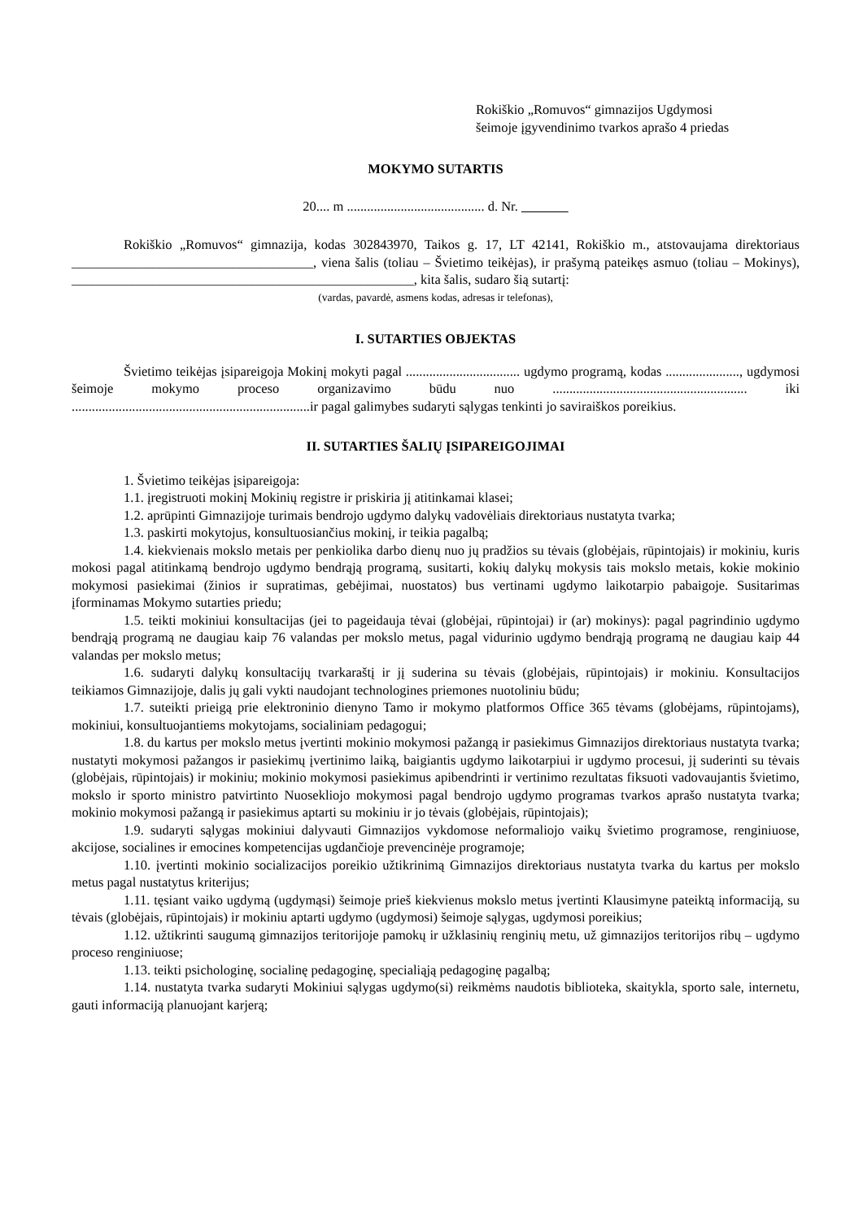Rokiškio „Romuvos“ gimnazijos Ugdymosi
šeimoje įgyvendinimo tvarkos aprašo 4 priedas
MOKYMO SUTARTIS
20.... m ......................................... d. Nr.
Rokiškio „Romuvos“ gimnazija, kodas 302843970, Taikos g. 17, LT 42141, Rokiškio m., atstovaujama direktoriaus ____________________________________, viena šalis (toliau – Švietimo teikėjas), ir prašymą pateikęs asmuo (toliau – Mokinys), ___________________________________________________, kita šalis, sudaro šią sutartį:
(vardas, pavardė, asmens kodas, adresas ir telefonas),
I. SUTARTIES OBJEKTAS
Švietimo teikėjas įsipareigoja Mokinį mokyti pagal .................................. ugdymo programą, kodas ......................, ugdymosi šeimoje mokymo proceso organizavimo būdu nuo .......................................................... iki .......................................................................ir pagal galimybes sudaryti sąlygas tenkinti jo saviraiškos poreikius.
II. SUTARTIES ŠALIŲ ĮSIPAREIGOJIMAI
1. Švietimo teikėjas įsipareigoja:
1.1. įregistruoti mokinį Mokinių registre ir priskiria jį atitinkamai klasei;
1.2. aprūpinti Gimnazijoje turimais bendrojo ugdymo dalykų vadovėliais direktoriaus nustatyta tvarka;
1.3. paskirti mokytojus, konsultuosiančius mokinį, ir teikia pagalbą;
1.4. kiekvienais mokslo metais per penkiolika darbo dienų nuo jų pradžios su tėvais (globėjais, rūpintojais) ir mokiniu, kuris mokosi pagal atitinkamą bendrojo ugdymo bendrąją programą, susitarti, kokių dalykų mokysis tais mokslo metais, kokie mokinio mokymosi pasiekimai (žinios ir supratimas, gebėjimai, nuostatos) bus vertinami ugdymo laikotarpio pabaigoje. Susitarimas įforminamas Mokymo sutarties priedu;
1.5. teikti mokiniui konsultacijas (jei to pageidauja tėvai (globėjai, rūpintojai) ir (ar) mokinys): pagal pagrindinio ugdymo bendrąją programą ne daugiau kaip 76 valandas per mokslo metus, pagal vidurinio ugdymo bendrąją programą ne daugiau kaip 44 valandas per mokslo metus;
1.6. sudaryti dalykų konsultacijų tvarkaraštį ir jį suderina su tėvais (globėjais, rūpintojais) ir mokiniu. Konsultacijos teikiamos Gimnazijoje, dalis jų gali vykti naudojant technologines priemones nuotoliniu būdu;
1.7. suteikti prieigą prie elektroninio dienyno Tamo ir mokymo platformos Office 365 tėvams (globėjams, rūpintojams), mokiniui, konsultuojantiems mokytojams, socialiniam pedagogui;
1.8. du kartus per mokslo metus įvertinti mokinio mokymosi pažangą ir pasiekimus Gimnazijos direktoriaus nustatyta tvarka; nustatyti mokymosi pažangos ir pasiekimų įvertinimo laiką, baigiantis ugdymo laikotarpiui ir ugdymo procesui, jį suderinti su tėvais (globėjais, rūpintojais) ir mokiniu; mokinio mokymosi pasiekimus apibendrinti ir vertinimo rezultatas fiksuoti vadovaujantis švietimo, mokslo ir sporto ministro patvirtinto Nuosekliojo mokymosi pagal bendrojo ugdymo programas tvarkos aprašo nustatyta tvarka; mokinio mokymosi pažangą ir pasiekimus aptarti su mokiniu ir jo tėvais (globėjais, rūpintojais);
1.9. sudaryti sąlygas mokiniui dalyvauti Gimnazijos vykdomose neformaliojo vaikų švietimo programose, renginiuose, akcijose, socialines ir emocines kompetencijas ugdančioje prevencinėje programoje;
1.10. įvertinti mokinio socializacijos poreikio užtikrinimą Gimnazijos direktoriaus nustatyta tvarka du kartus per mokslo metus pagal nustatytus kriterijus;
1.11. tęsiant vaiko ugdymą (ugdymąsi) šeimoje prieš kiekvienus mokslo metus įvertinti Klausimyne pateiktą informaciją, su tėvais (globėjais, rūpintojais) ir mokiniu aptarti ugdymo (ugdymosi) šeimoje sąlygas, ugdymosi poreikius;
1.12. užtikrinti saugumą gimnazijos teritorijoje pamokų ir užklasinių renginių metu, už gimnazijos teritorijos ribų – ugdymo proceso renginiuose;
1.13. teikti psichologinę, socialinę pedagoginę, specialiąją pedagoginę pagalbą;
1.14. nustatyta tvarka sudaryti Mokiniui sąlygas ugdymo(si) reikmėms naudotis biblioteka, skaitykla, sporto sale, internetu, gauti informaciją planuojant karjerą;